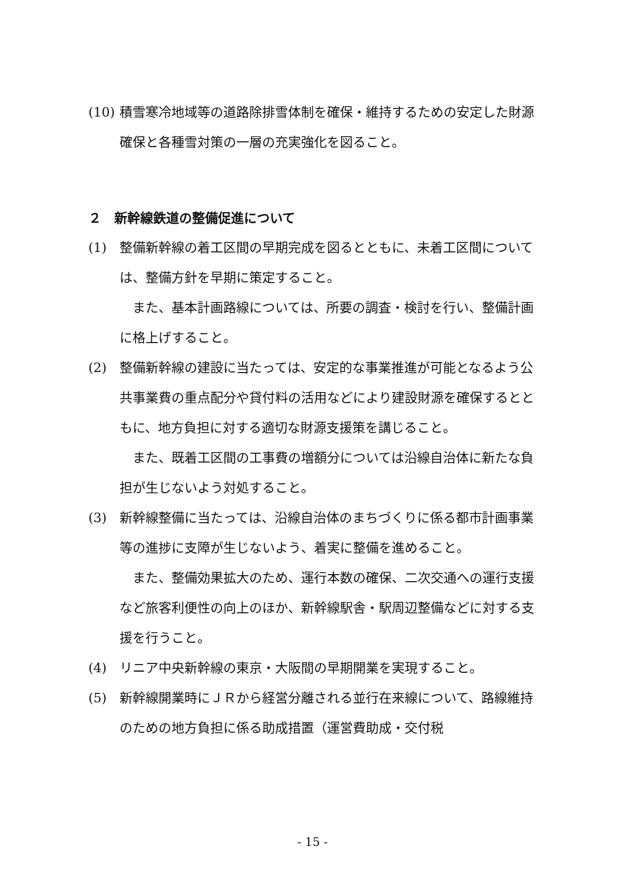(10) 積雪寒冷地域等の道路除排雪体制を確保・維持するための安定した財源確保と各種雪対策の一層の充実強化を図ること。
２　新幹線鉄道の整備促進について
(1) 整備新幹線の着工区間の早期完成を図るとともに、未着工区間については、整備方針を早期に策定すること。
また、基本計画路線については、所要の調査・検討を行い、整備計画に格上げすること。
(2) 整備新幹線の建設に当たっては、安定的な事業推進が可能となるよう公共事業費の重点配分や貸付料の活用などにより建設財源を確保するとともに、地方負担に対する適切な財源支援策を講じること。
また、既着工区間の工事費の増額分については沿線自治体に新たな負担が生じないよう対処すること。
(3) 新幹線整備に当たっては、沿線自治体のまちづくりに係る都市計画事業等の進捗に支障が生じないよう、着実に整備を進めること。
また、整備効果拡大のため、運行本数の確保、二次交通への運行支援など旅客利便性の向上のほか、新幹線駅舎・駅周辺整備などに対する支援を行うこと。
(4) リニア中央新幹線の東京・大阪間の早期開業を実現すること。
(5) 新幹線開業時にＪＲから経営分離される並行在来線について、路線維持のための地方負担に係る助成措置（運営費助成・交付税
- 15 -